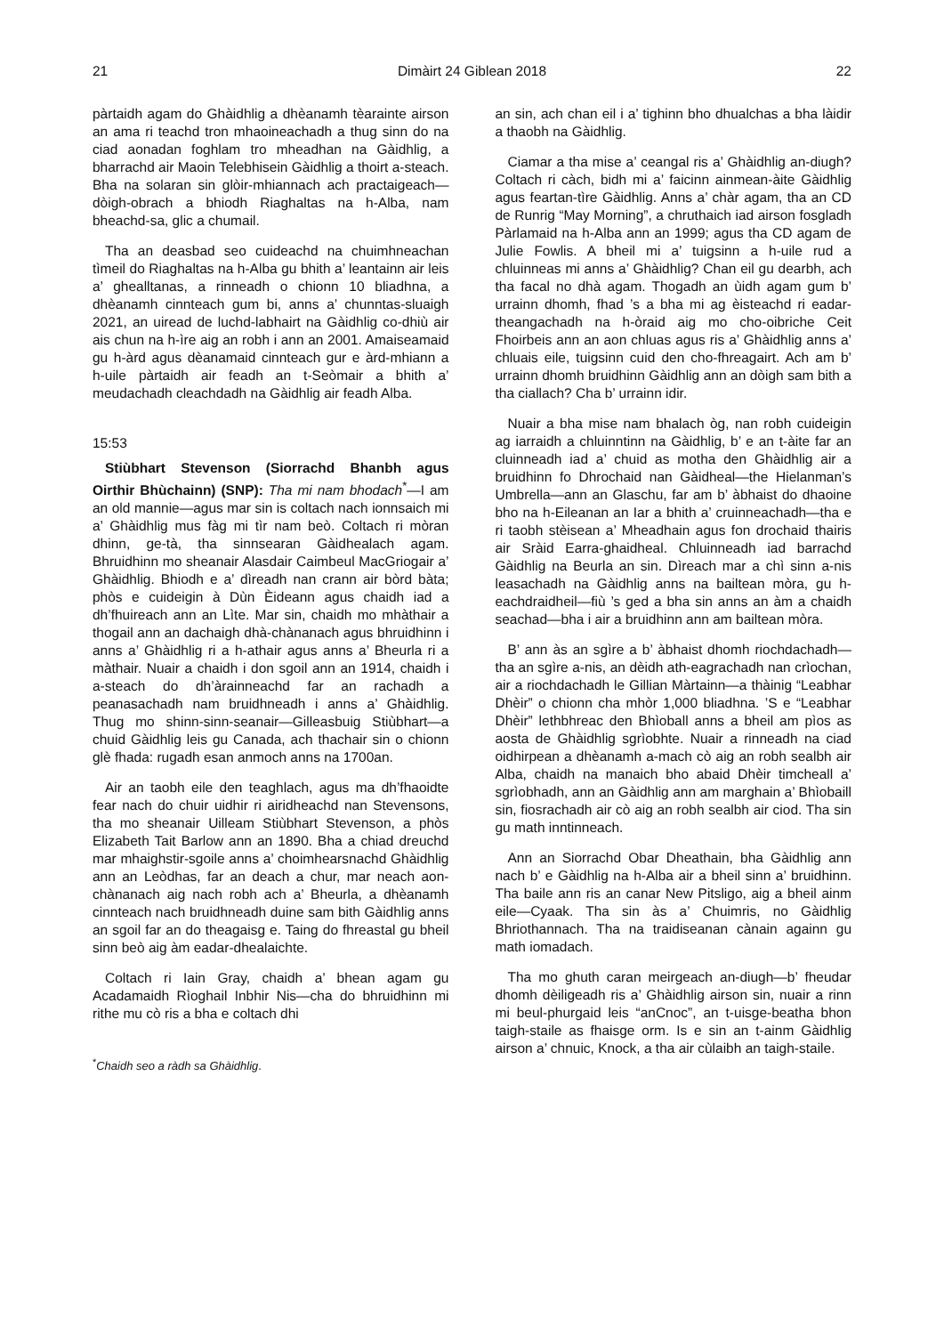21 Dimàirt 24 Giblean 2018 22
pàrtaidh agam do Ghàidhlig a dhèanamh tèarainte airson an ama ri teachd tron mhaoineachadh a thug sinn do na ciad aonadan foghlam tro mheadhan na Gàidhlig, a bharrachd air Maoin Telebhisein Gàidhlig a thoirt a-steach. Bha na solaran sin glòir-mhiannach ach practaigeach—dòigh-obrach a bhiodh Riaghaltas na h-Alba, nam bheachd-sa, glic a chumail.
Tha an deasbad seo cuideachd na chuimhneachan tìmeil do Riaghaltas na h-Alba gu bhith a’ leantainn air leis a’ ghealltanas, a rinneadh o chionn 10 bliadhna, a dhèanamh cinnteach gum bi, anns a’ chunntas-sluaigh 2021, an uiread de luchd-labhairt na Gàidhlig co-dhiù air ais chun na h-ìre aig an robh i ann an 2001. Amaiseamaid gu h-àrd agus dèanamaid cinnteach gur e àrd-mhiann a h-uile pàrtaidh air feadh an t-Seòmair a bhith a’ meudachadh cleachdadh na Gàidhlig air feadh Alba.
15:53
Stiùbhart Stevenson (Siorrachd Bhanbh agus Oirthir Bhùchainn) (SNP): Tha mi nam bhodach<sup>*</sup>—I am an old mannie—agus mar sin is coltach nach ionnsaich mi a’ Ghàidhlig mus fàg mi tìr nam beò. Coltach ri mòran dhinn, ge-tà, tha sinnsearan Gàidhealach agam. Bhruidhinn mo sheanair Alasdair Caimbeul MacGriogair a’ Ghàidhlig. Bhiodh e a’ dìreadh nan crann air bòrd bàta; phòs e cuideigin à Dùn Èideann agus chaidh iad a dh’fhuireach ann an Lìte. Mar sin, chaidh mo mhàthair a thogail ann an dachaigh dhà-chànanach agus bhruidhinn i anns a’ Ghàidhlig ri a h-athair agus anns a’ Bheurla ri a màthair. Nuair a chaidh i don sgoil ann an 1914, chaidh i a-steach do dh’àrainneachd far an rachadh a peanasachadh nam bruidhneadh i anns a’ Ghàidhlig. Thug mo shinn-sinn-seanair—Gilleasbuig Stiùbhart—a chuid Gàidhlig leis gu Canada, ach thachair sin o chionn glè fhada: rugadh esan anmoch anns na 1700an.
Air an taobh eile den teaghlach, agus ma dh’fhaoidte fear nach do chuir uidhir ri airidheachd nan Stevensons, tha mo sheanair Uilleam Stiùbhart Stevenson, a phòs Elizabeth Tait Barlow ann an 1890. Bha a chiad dreuchd mar mhaighstir-sgoile anns a’ choimhearsnachd Ghàidhlig ann an Leòdhas, far an deach a chur, mar neach aon-chànanach aig nach robh ach a’ Bheurla, a dhèanamh cinnteach nach bruidhneadh duine sam bith Gàidhlig anns an sgoil far an do theagaisg e. Taing do fhreastal gu bheil sinn beò aig àm eadar-dhealaichte.
Coltach ri Iain Gray, chaidh a’ bhean agam gu Acadamaidh Rìoghail Inbhir Nis—cha do bhruidhinn mi rithe mu cò ris a bha e coltach dhi
<sup>*</sup> Chaidh seo a ràdh sa Ghàidhlig.
an sin, ach chan eil i a’ tighinn bho dhualchas a bha làidir a thaobh na Gàidhlig.
Ciamar a tha mise a’ ceangal ris a’ Ghàidhlig an-diugh? Coltach ri càch, bidh mi a’ faicinn ainmean-àite Gàidhlig agus feartan-tìre Gàidhlig. Anns a’ chàr agam, tha an CD de Runrig “May Morning”, a chruthaich iad airson fosgladh Pàrlamaid na h-Alba ann an 1999; agus tha CD agam de Julie Fowlis. A bheil mi a’ tuigsinn a h-uile rud a chluinneas mi anns a’ Ghàidhlig? Chan eil gu dearbh, ach tha facal no dhà agam. Thogadh an ùidh agam gum b’ urrainn dhomh, fhad ’s a bha mi ag èisteachd ri eadar-theangachadh na h-òraid aig mo cho-oibriche Ceit Fhoirbeis ann an aon chluas agus ris a’ Ghàidhlig anns a’ chluais eile, tuigsinn cuid den cho-fhreagairt. Ach am b’ urrainn dhomh bruidhinn Gàidhlig ann an dòigh sam bith a tha ciallach? Cha b’ urrainn idir.
Nuair a bha mise nam bhalach òg, nan robh cuideigin ag iarraidh a chluinntinn na Gàidhlig, b’ e an t-àite far an cluinneadh iad a’ chuid as motha den Ghàidhlig air a bruidhinn fo Dhrochaid nan Gàidheal—the Hielanman’s Umbrella—ann an Glaschu, far am b’ àbhaist do dhaoine bho na h-Eileanan an Iar a bhith a’ cruinneachadh—tha e ri taobh stèisean a’ Mheadhain agus fon drochaid thairis air Sràid Earra-ghaidheal. Chluinneadh iad barrachd Gàidhlig na Beurla an sin. Dìreach mar a chì sinn a-nis leasachadh na Gàidhlig anns na bailtean mòra, gu h-eachdraidheil—fiù ’s ged a bha sin anns an àm a chaidh seachad—bha i air a bruidhinn ann am bailtean mòra.
B’ ann às an sgìre a b’ àbhaist dhomh riochdachadh—tha an sgìre a-nis, an dèidh ath-eagrachadh nan crìochan, air a riochdachadh le Gillian Màrtainn—a thàinig “Leabhar Dhèir” o chionn cha mhòr 1,000 bliadhna. ’S e “Leabhar Dhèir” lethbhreac den Bhìoball anns a bheil am pìos as aosta de Ghàidhlig sgrìobhte. Nuair a rinneadh na ciad oidhirpean a dhèanamh a-mach cò aig an robh sealbh air Alba, chaidh na manaich bho abaid Dhèir timcheall a’ sgrìobhadh, ann an Gàidhlig ann am marghain a’ Bhìobaill sin, fiosrachadh air cò aig an robh sealbh air ciod. Tha sin gu math inntinneach.
Ann an Siorrachd Obar Dheathain, bha Gàidhlig ann nach b’ e Gàidhlig na h-Alba air a bheil sinn a’ bruidhinn. Tha baile ann ris an canar New Pitsligo, aig a bheil ainm eile—Cyaak. Tha sin às a’ Chuimris, no Gàidhlig Bhriothannach. Tha na traidiseanan cànain againn gu math iomadach.
Tha mo ghuth caran meirgeach an-diugh—b’ fheudar dhomh dèiligeadh ris a’ Ghàidhlig airson sin, nuair a rinn mi beul-phurgaid leis “anCnoc”, an t-uisge-beatha bhon taigh-staile as fhaisge orm. Is e sin an t-ainm Gàidhlig airson a’ chnuic, Knock, a tha air cùlaibh an taigh-staile.